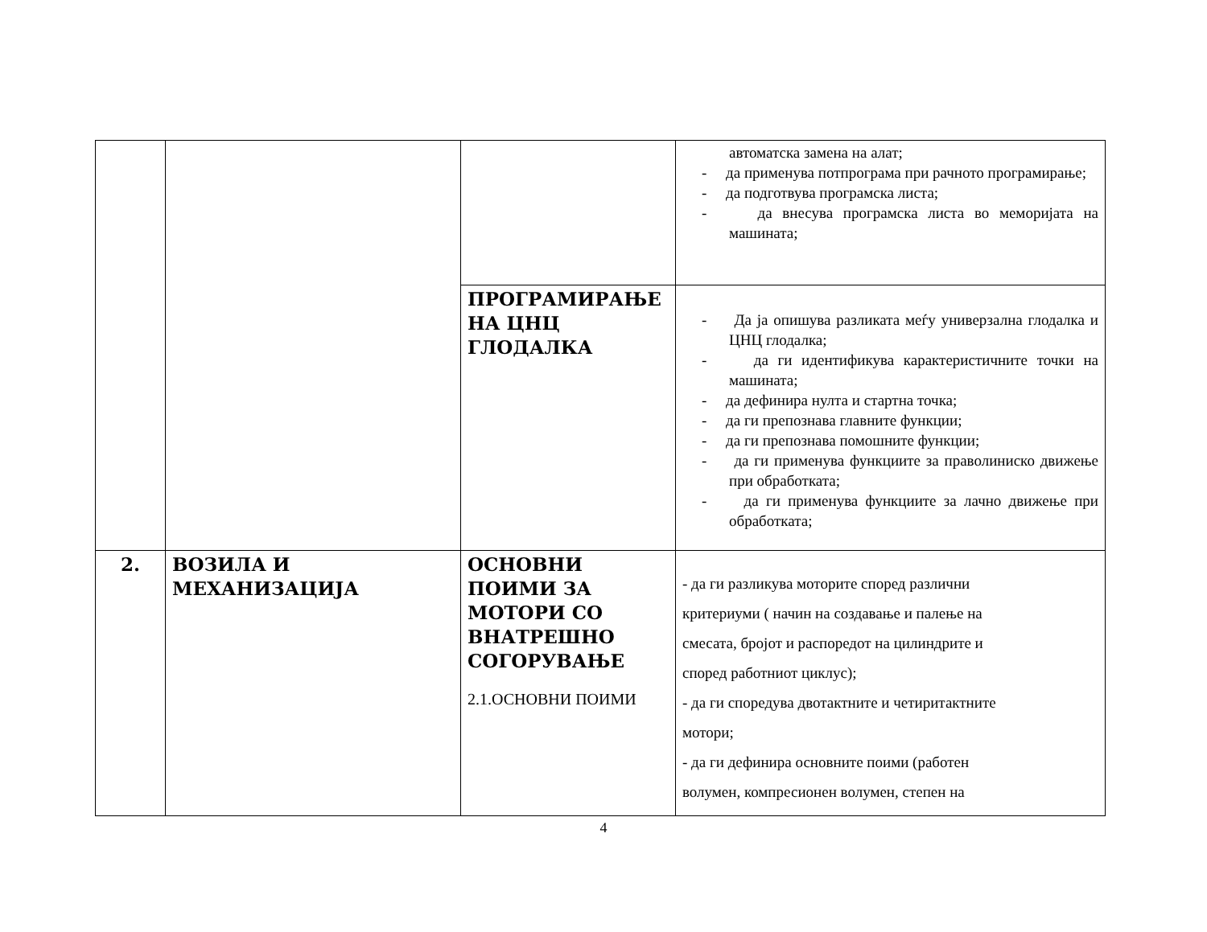| | | | автоматска замена на алат; - да применува потпрограма при рачното програмирање; - да подготвува програмска листа; - да внесува програмска листа во меморијата на машината; |
| | | ПРОГРАМИРАЊЕ НА ЦНЦ ГЛОДАЛКА | - Да ја опишува разликата меѓу универзална глодалка и ЦНЦ глодалка; - да ги идентификува карактеристичните точки на машината; - да дефинира нулта и стартна точка; - да ги препознава главните функции; - да ги препознава помошните функции; - да ги применува функциите за праволиниско движење при обработката; - да ги применува функциите за лачно движење при обработката; |
| 2. | ВОЗИЛА И МЕХАНИЗАЦИЈА | ОСНОВНИ ПОИМИ ЗА МОТОРИ СО ВНАТРЕШНО СОГОРУВАЊЕ 2.1.ОСНОВНИ ПОИМИ | - да ги разликува моторите според различни критериуми ( начин на создавање и палење на смесата, бројот и распоредот на цилиндрите и според работниот циклус); - да ги споредува двотактните и четиритактните мотори; - да ги дефинира основните поими (работен волумен, компресионен волумен, степен на |
4